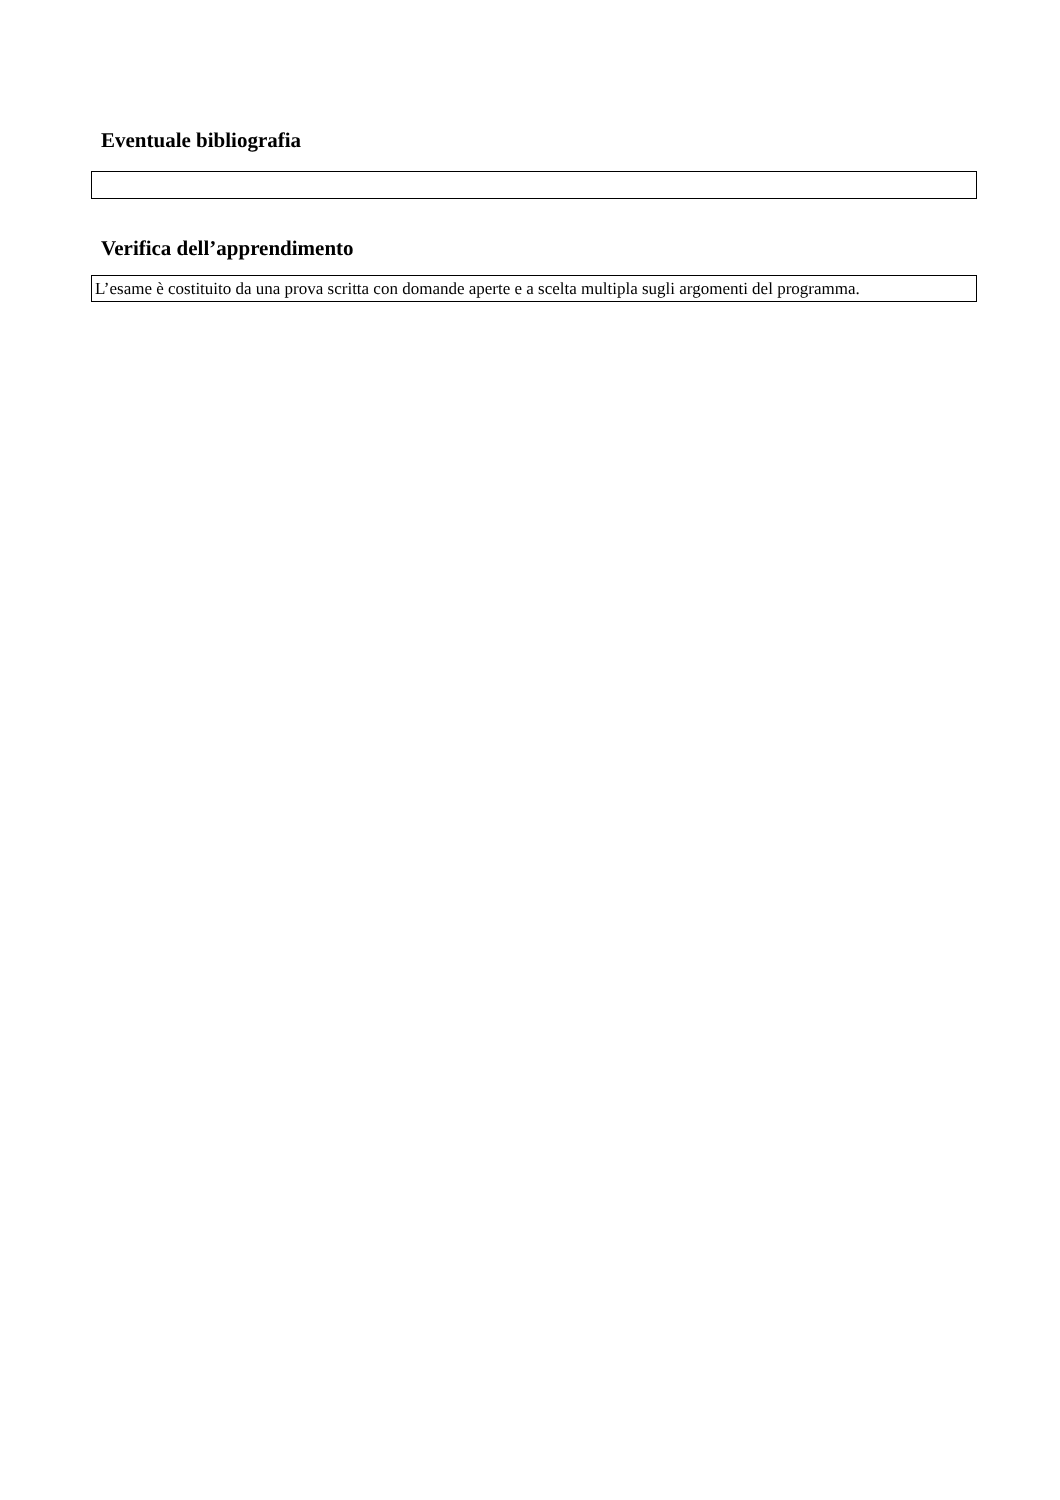Eventuale bibliografia
Verifica dell’apprendimento
L’esame è costituito da una prova scritta con domande aperte e a scelta multipla sugli argomenti del programma.